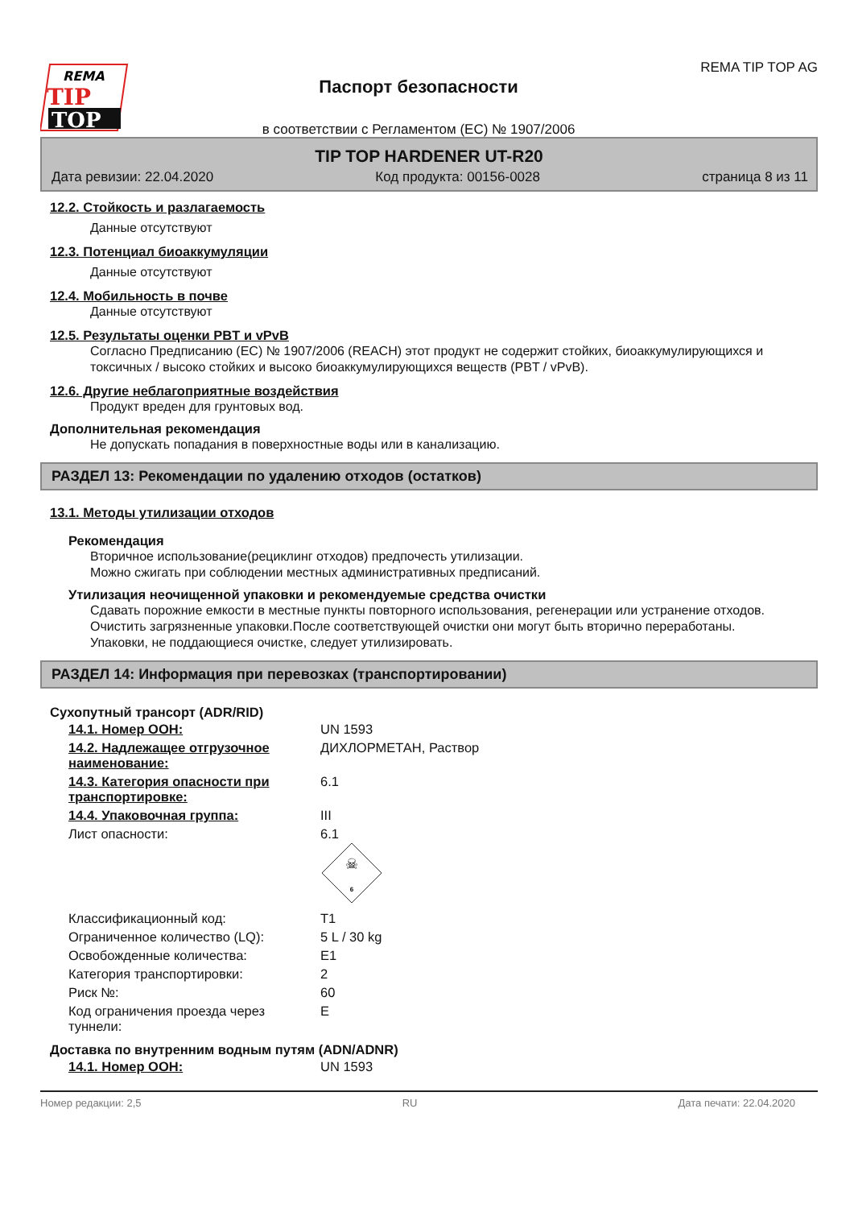REMA
TIP
TOP
Паспорт безопасности
в соответствии с Регламентом (ЕС) № 1907/2006
REMA TIP TOP AG
TIP TOP HARDENER UT-R20
Дата ревизии: 22.04.2020 Код продукта: 00156-0028 страница 8 из 11
12.2. Стойкость и разлагаемость
Данные отсутствуют
12.3. Потенциал биоаккумуляции
Данные отсутствуют
12.4. Мобильность в почве
Данные отсутствуют
12.5. Результаты оценки PBT и vPvB
Согласно Предписанию (ЕС) № 1907/2006 (REACH) этот продукт не содержит стойких, биоаккумулирующихся и токсичных / высоко стойких и высоко биоаккумулирующихся веществ (PBT / vPvB).
12.6. Другие неблагоприятные воздействия
Продукт вреден для грунтовых вод.
Дополнительная рекомендация
Не допускать попадания в поверхностные воды или в канализацию.
РАЗДЕЛ 13: Рекомендации по удалению отходов (остатков)
13.1. Методы утилизации отходов
Рекомендация
Вторичное использование(рециклинг отходов) предпочесть утилизации.
Можно сжигать при соблюдении местных административных предписаний.
Утилизация неочищенной упаковки и рекомендуемые средства очистки
Сдавать порожние емкости в местные пункты повторного использования, регенерации или устранение отходов.
Очистить загрязненные упаковки.После соответствующей очистки они могут быть вторично переработаны.
Упаковки, не поддающиеся очистке, следует утилизировать.
РАЗДЕЛ 14: Информация при перевозках (транспортировании)
Сухопутный трансорт (ADR/RID)
| 14.1. Номер ООН: | UN 1593 |
| 14.2. Надлежащее отгрузочное наименование: | ДИХЛОРМЕТАН, Раствор |
| 14.3. Категория опасности при транспортировке: | 6.1 |
| 14.4. Упаковочная группа: | III |
| Лист опасности: | 6.1 ☠ 6 |
| Классификационный код: | T1 |
| Ограниченное количество (LQ): | 5 L / 30 kg |
| Освобожденные количества: | E1 |
| Категория транспортировки: | 2 |
| Риск №: | 60 |
| Код ограничения проезда через туннели: | E |
Доставка по внутренним водным путям (ADN/ADNR)
| 14.1. Номер ООН: | UN 1593 |
Номер редакции: 2,5 RU Дата печати: 22.04.2020